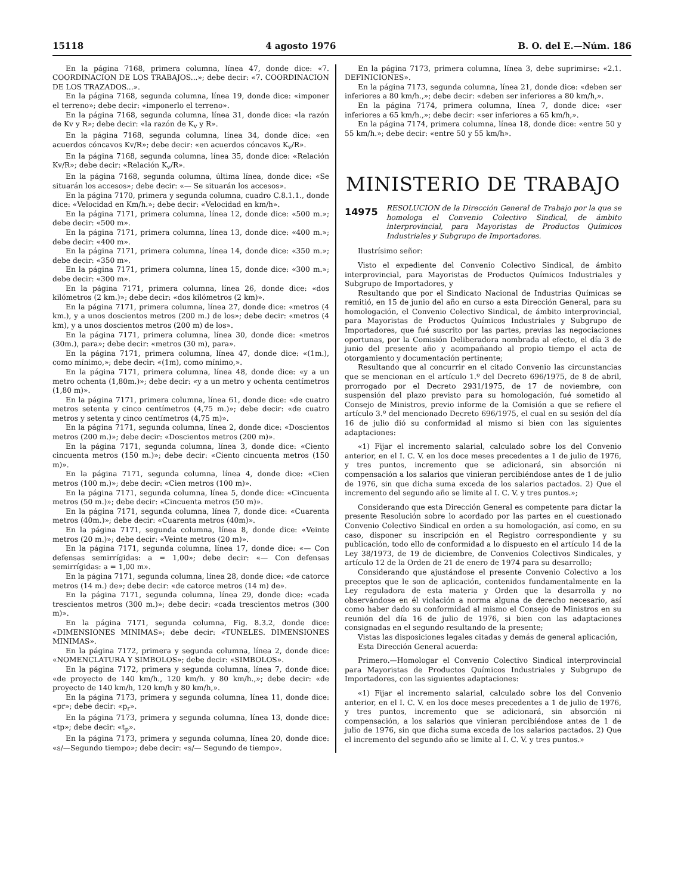15118 4 agosto 1976 B. O. del E.—Núm. 186
En la página 7168, primera columna, línea 47, donde dice: «7. COORDINACION DE LOS TRABAJOS...»; debe decir: «7. COORDINACION DE LOS TRAZADOS...».
En la página 7168, segunda columna, línea 19, donde dice: «imponer el terreno»; debe decir: «imponerlo el terreno».
En la página 7168, segunda columna, línea 31, donde dice: «la razón de Kv y R»; debe decir: «la razón de K<sub>v</sub> y R».
En la página 7168, segunda columna, línea 34, donde dice: «en acuerdos cóncavos Kv/R»; debe decir: «en acuerdos cóncavos K<sub>v</sub>/R».
En la página 7168, segunda columna, línea 35, donde dice: «Relación Kv/R»; debe decir: «Relación K<sub>v</sub>/R».
En la página 7168, segunda columna, última línea, donde dice: «Se situarán los accesos»; debe decir: «— Se situarán los accesos».
En la página 7170, primera y segunda columna, cuadro C.8.1.1., donde dice: «Velocidad en Km/h.»; debe decir: «Velocidad en km/h».
En la página 7171, primera columna, línea 12, donde dice: «500 m.»; debe decir: «500 m».
En la página 7171, primera columna, línea 13, donde dice: «400 m.»; debe decir: «400 m».
En la página 7171, primera columna, línea 14, donde dice: «350 m.»; debe decir: «350 m».
En la página 7171, primera columna, línea 15, donde dice: «300 m.»; debe decir: «300 m».
En la página 7171, primera columna, línea 26, donde dice: «dos kilómetros (2 km.)»; debe decir: «dos kilómetros (2 km)».
En la página 7171, primera columna, línea 27, donde dice: «metros (4 km.), y a unos doscientos metros (200 m.) de los»; debe decir: «metros (4 km), y a unos doscientos metros (200 m) de los».
En la página 7171, primera columna, línea 30, donde dice: «metros (30m.), para»; debe decir: «metros (30 m), para».
En la página 7171, primera columna, línea 47, donde dice: «(1m.), como mínimo,»; debe decir: «(1m), como mínimo,».
En la página 7171, primera columna, línea 48, donde dice: «y a un metro ochenta (1,80m.)»; debe decir: «y a un metro y ochenta centímetros (1,80 m)».
En la página 7171, primera columna, línea 61, donde dice: «de cuatro metros setenta y cinco centímetros (4,75 m.)»; debe decir: «de cuatro metros y setenta y cinco centímetros (4,75 m)».
En la página 7171, segunda columna, línea 2, donde dice: «Doscientos metros (200 m.)»; debe decir: «Doscientos metros (200 m)».
En la página 7171, segunda columna, línea 3, donde dice: «Ciento cincuenta metros (150 m.)»; debe decir: «Ciento cincuenta metros (150 m)».
En la página 7171, segunda columna, línea 4, donde dice: «Cien metros (100 m.)»; debe decir: «Cien metros (100 m)».
En la página 7171, segunda columna, línea 5, donde dice: «Cincuenta metros (50 m.)»; debe decir: «Cincuenta metros (50 m)».
En la página 7171, segunda columna, línea 7, donde dice: «Cuarenta metros (40m.)»; debe decir: «Cuarenta metros (40m)».
En la página 7171, segunda columna, línea 8, donde dice: «Veinte metros (20 m.)»; debe decir: «Veinte metros (20 m)».
En la página 7171, segunda columna, línea 17, donde dice: «— Con defensas semirrígidas: a = 1,00»; debe decir: «— Con defensas semirrígidas: a = 1,00 m».
En la página 7171, segunda columna, línea 28, donde dice: «de catorce metros (14 m.) de»; debe decir: «de catorce metros (14 m) de».
En la página 7171, segunda columna, línea 29, donde dice: «cada trescientos metros (300 m.)»; debe decir: «cada trescientos metros (300 m)».
En la página 7171, segunda columna, Fig. 8.3.2, donde dice: «DIMENSIONES MINIMAS»; debe decir: «TUNELES. DIMENSIONES MINIMAS».
En la página 7172, primera y segunda columna, línea 2, donde dice: «NOMENCLATURA Y SIMBOLOS»; debe decir: «SIMBOLOS».
En la página 7172, primera y segunda columna, línea 7, donde dice: «de proyecto de 140 km/h., 120 km/h. y 80 km/h.,»; debe decir: «de proyecto de 140 km/h, 120 km/h y 80 km/h,».
En la página 7173, primera y segunda columna, línea 11, donde dice: «pr»; debe decir: «p<sub>r</sub>».
En la página 7173, primera y segunda columna, línea 13, donde dice: «tp»; debe decir: «t<sub>p</sub>».
En la página 7173, primera y segunda columna, línea 20, donde dice: «s/—Segundo tiempo»; debe decir: «s/— Segundo de tiempo».
En la página 7173, primera columna, línea 3, debe suprimirse: «2.1. DEFINICIONES».
En la página 7173, segunda columna, línea 21, donde dice: «deben ser inferiores a 80 km/h.,»; debe decir: «deben ser inferiores a 80 km/h,».
En la página 7174, primera columna, línea 7, donde dice: «ser inferiores a 65 km/h.,»; debe decir: «ser inferiores a 65 km/h,».
En la página 7174, primera columna, línea 18, donde dice: «entre 50 y 55 km/h.»; debe decir: «entre 50 y 55 km/h».
MINISTERIO DE TRABAJO
14975 RESOLUCION de la Dirección General de Trabajo por la que se homologa el Convenio Colectivo Sindical, de ámbito interprovincial, para Mayoristas de Productos Químicos Industriales y Subgrupo de Importadores.
Ilustrísimo señor:
Visto el expediente del Convenio Colectivo Sindical, de ámbito interprovincial, para Mayoristas de Productos Químicos Industriales y Subgrupo de Importadores, y
Resultando que por el Sindicato Nacional de Industrias Químicas se remitió, en 15 de junio del año en curso a esta Dirección General, para su homologación, el Convenio Colectivo Sindical, de ámbito interprovincial, para Mayoristas de Productos Químicos Industriales y Subgrupo de Importadores, que fué suscrito por las partes, previas las negociaciones oportunas, por la Comisión Deliberadora nombrada al efecto, el día 3 de junio del presente año y acompañando al propio tiempo el acta de otorgamiento y documentación pertinente;
Resultando que al concurrir en el citado Convenio las circunstancias que se mencionan en el artículo 1.º del Decreto 696/1975, de 8 de abril, prorrogado por el Decreto 2931/1975, de 17 de noviembre, con suspensión del plazo previsto para su homologación, fué sometido al Consejo de Ministros, previo informe de la Comisión a que se refiere el artículo 3.º del mencionado Decreto 696/1975, el cual en su sesión del día 16 de julio dió su conformidad al mismo si bien con las siguientes adaptaciones:
«1) Fijar el incremento salarial, calculado sobre los del Convenio anterior, en el I. C. V. en los doce meses precedentes a 1 de julio de 1976, y tres puntos, incremento que se adicionará, sin absorción ni compensación a los salarios que vinieran percibiéndose antes de 1 de julio de 1976, sin que dicha suma exceda de los salarios pactados. 2) Que el incremento del segundo año se limite al I. C. V. y tres puntos.»;
Considerando que esta Dirección General es competente para dictar la presente Resolución sobre lo acordado por las partes en el cuestionado Convenio Colectivo Sindical en orden a su homologación, así como, en su caso, disponer su inscripción en el Registro correspondiente y su publicación, todo ello de conformidad a lo dispuesto en el artículo 14 de la Ley 38/1973, de 19 de diciembre, de Convenios Colectivos Sindicales, y artículo 12 de la Orden de 21 de enero de 1974 para su desarrollo;
Considerando que ajustándose el presente Convenio Colectivo a los preceptos que le son de aplicación, contenidos fundamentalmente en la Ley reguladora de esta materia y Orden que la desarrolla y no observándose en él violación a norma alguna de derecho necesario, así como haber dado su conformidad al mismo el Consejo de Ministros en su reunión del día 16 de julio de 1976, si bien con las adaptaciones consignadas en el segundo resultando de la presente;
Vistas las disposiciones legales citadas y demás de general aplicación,
Esta Dirección General acuerda:
Primero.—Homologar el Convenio Colectivo Sindical interprovincial para Mayoristas de Productos Químicos Industriales y Subgrupo de Importadores, con las siguientes adaptaciones:
«1) Fijar el incremento salarial, calculado sobre los del Convenio anterior, en el I. C. V. en los doce meses precedentes a 1 de julio de 1976, y tres puntos, incremento que se adicionará, sin absorción ni compensación, a los salarios que vinieran percibiéndose antes de 1 de julio de 1976, sin que dicha suma exceda de los salarios pactados. 2) Que el incremento del segundo año se limite al I. C. V. y tres puntos.»